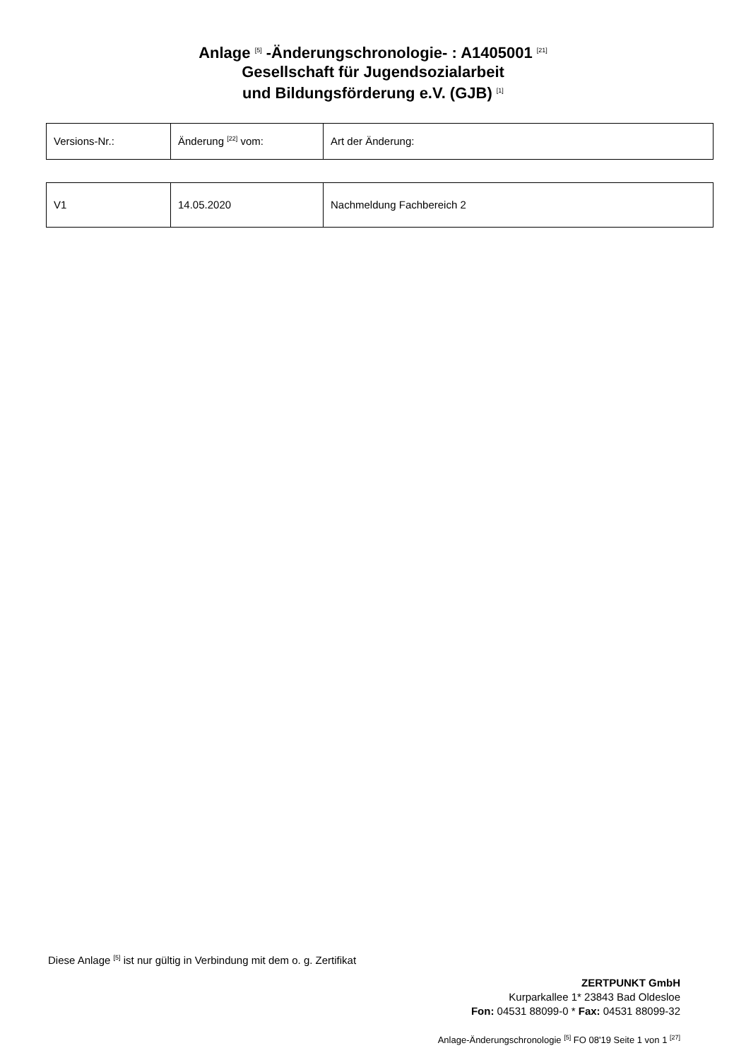Anlage <sup>[5]</sup> -Änderungschronologie- : A1405001 <sup>[21]</sup>
Gesellschaft für Jugendsozialarbeit
und Bildungsförderung e.V. (GJB) <sup>[1]</sup>
| Versions-Nr.: | Änderung <sup>[22]</sup> vom: | Art der Änderung: |
| V1 | 14.05.2020 | Nachmeldung Fachbereich 2 |
Diese Anlage <sup>[5]</sup> ist nur gültig in Verbindung mit dem o. g. Zertifikat
ZERTPUNKT GmbH
Kurparkallee 1* 23843 Bad Oldesloe
Fon: 04531 88099-0 * Fax: 04531 88099-32
Anlage-Änderungschronologie <sup>[5]</sup> FO 08'19 Seite 1 von 1 <sup>[27]</sup>